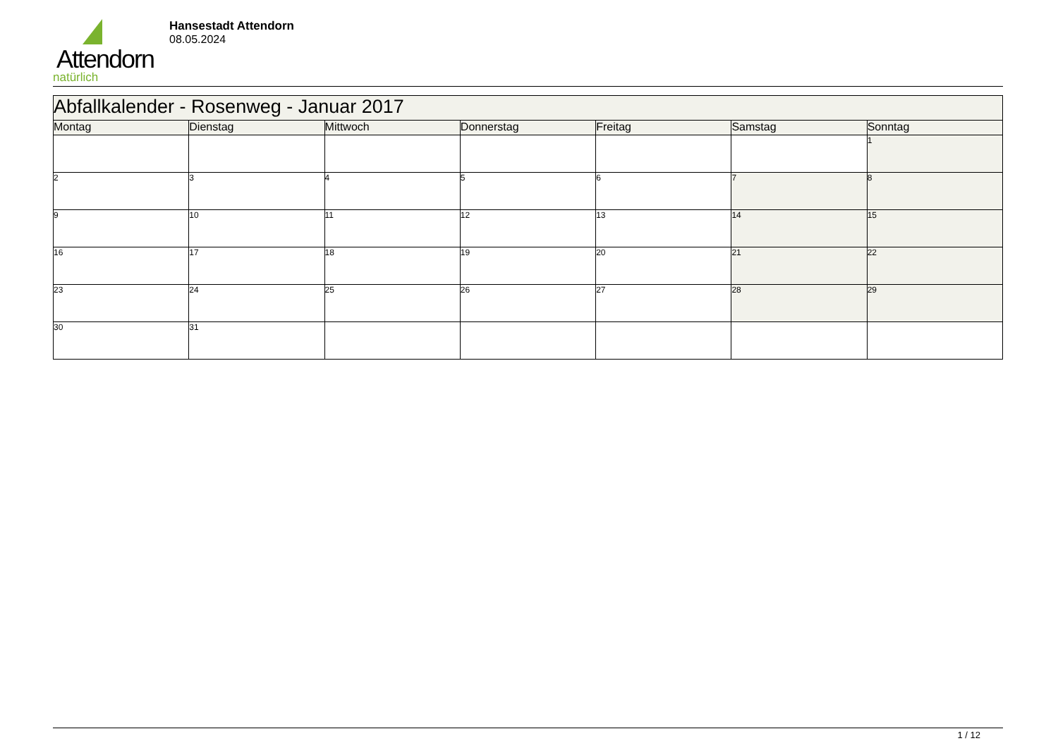Attendorn
natürlich
Hansestadt Attendorn
08.05.2024
| Abfallkalender - Rosenweg - Januar 2017 | | | | | | |
| --- | --- | --- | --- | --- | --- | --- |
| Montag | Dienstag | Mittwoch | Donnerstag | Freitag | Samstag | Sonntag |
| | | | | | | 1 |
| 2 | 3 | 4 | 5 | 6 | 7 | 8 |
| 9 | 10 | 11 | 12 | 13 | 14 | 15 |
| 16 | 17 | 18 | 19 | 20 | 21 | 22 |
| 23 | 24 | 25 | 26 | 27 | 28 | 29 |
| 30 | 31 | | | | | |
1 / 12